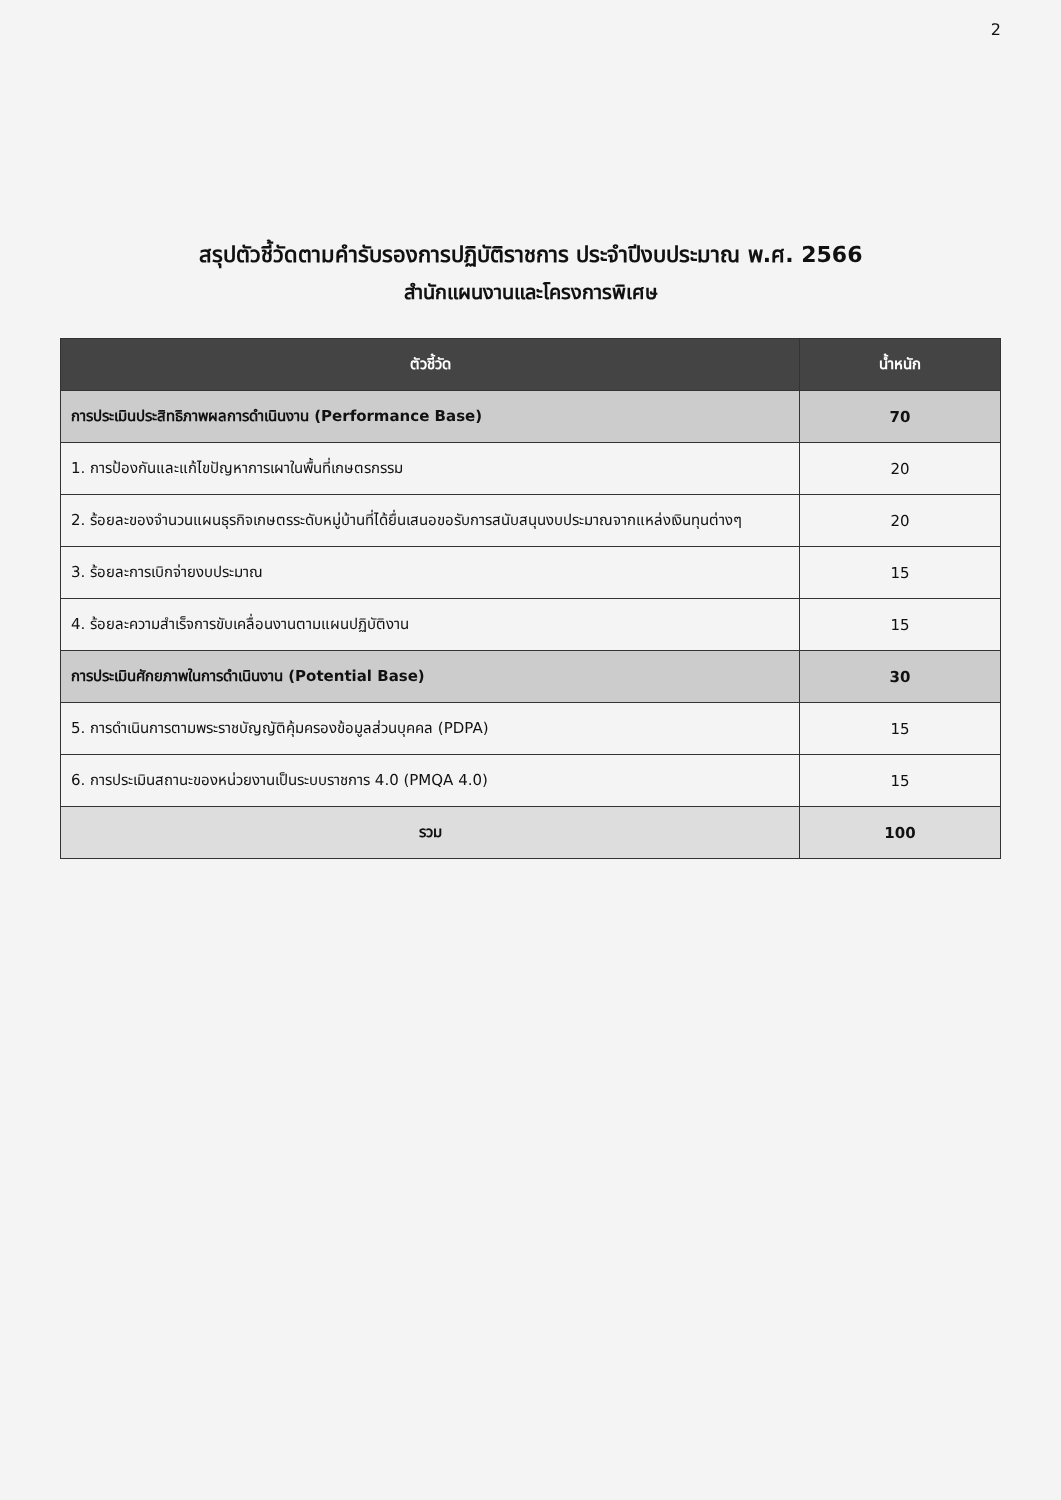2
สรุปตัวชี้วัดตามคำรับรองการปฏิบัติราชการ ประจำปีงบประมาณ พ.ศ. 2566
สำนักแผนงานและโครงการพิเศษ
| ตัวชี้วัด | น้ำหนัก |
| --- | --- |
| การประเมินประสิทธิภาพผลการดำเนินงาน (Performance Base) | 70 |
| 1. การป้องกันและแก้ไขปัญหาการเผาในพื้นที่เกษตรกรรม | 20 |
| 2. ร้อยละของจำนวนแผนธุรกิจเกษตรระดับหมู่บ้านที่ได้ยื่นเสนอขอรับการสนับสนุนงบประมาณจากแหล่งเงินทุนต่างๆ | 20 |
| 3. ร้อยละการเบิกจ่ายงบประมาณ | 15 |
| 4. ร้อยละความสำเร็จการขับเคลื่อนงานตามแผนปฏิบัติงาน | 15 |
| การประเมินศักยภาพในการดำเนินงาน (Potential Base) | 30 |
| 5. การดำเนินการตามพระราชบัญญัติคุ้มครองข้อมูลส่วนบุคคล (PDPA) | 15 |
| 6. การประเมินสถานะของหน่วยงานเป็นระบบราชการ 4.0 (PMQA 4.0) | 15 |
| รวม | 100 |